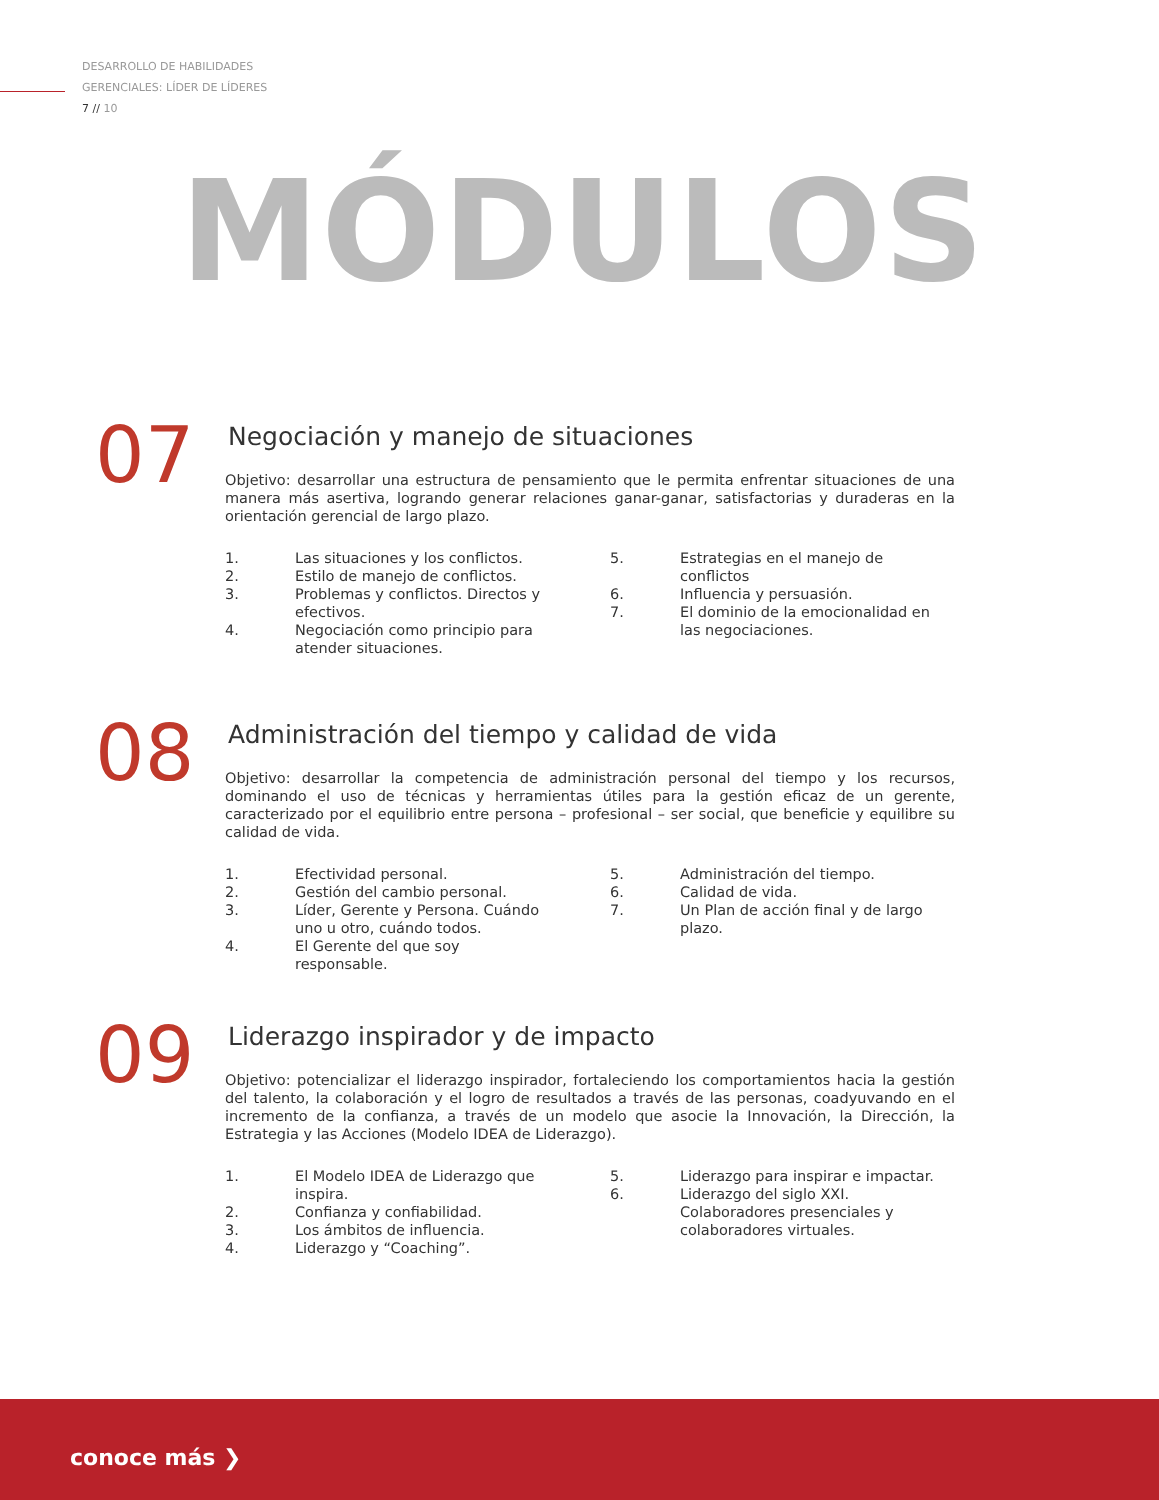DESARROLLO DE HABILIDADES
GERENCIALES: LÍDER DE LÍDERES
7 // 10
MÓDULOS
07
Negociación y manejo de situaciones
Objetivo: desarrollar una estructura de pensamiento que le permita enfrentar situaciones de una manera más asertiva, logrando generar relaciones ganar-ganar, satisfactorias y duraderas en la orientación gerencial de largo plazo.
1. Las situaciones y los conflictos.
2. Estilo de manejo de conflictos.
3. Problemas y conflictos. Directos y efectivos.
4. Negociación como principio para atender situaciones.
5. Estrategias en el manejo de conflictos
6. Influencia y persuasión.
7. El dominio de la emocionalidad en las negociaciones.
08
Administración del tiempo y calidad de vida
Objetivo: desarrollar la competencia de administración personal del tiempo y los recursos, dominando el uso de técnicas y herramientas útiles para la gestión eficaz de un gerente, caracterizado por el equilibrio entre persona – profesional – ser social, que beneficie y equilibre su calidad de vida.
1. Efectividad personal.
2. Gestión del cambio personal.
3. Líder, Gerente y Persona. Cuándo uno u otro, cuándo todos.
4. El Gerente del que soy responsable.
5. Administración del tiempo.
6. Calidad de vida.
7. Un Plan de acción final y de largo plazo.
09
Liderazgo inspirador y de impacto
Objetivo: potencializar el liderazgo inspirador, fortaleciendo los comportamientos hacia la gestión del talento, la colaboración y el logro de resultados a través de las personas, coadyuvando en el incremento de la confianza, a través de un modelo que asocie la Innovación, la Dirección, la Estrategia y las Acciones (Modelo IDEA de Liderazgo).
1. El Modelo IDEA de Liderazgo que inspira.
2. Confianza y confiabilidad.
3. Los ámbitos de influencia.
4. Liderazgo y “Coaching”.
5. Liderazgo para inspirar e impactar.
6. Liderazgo del siglo XXI. Colaboradores presenciales y colaboradores virtuales.
conoce más ❯